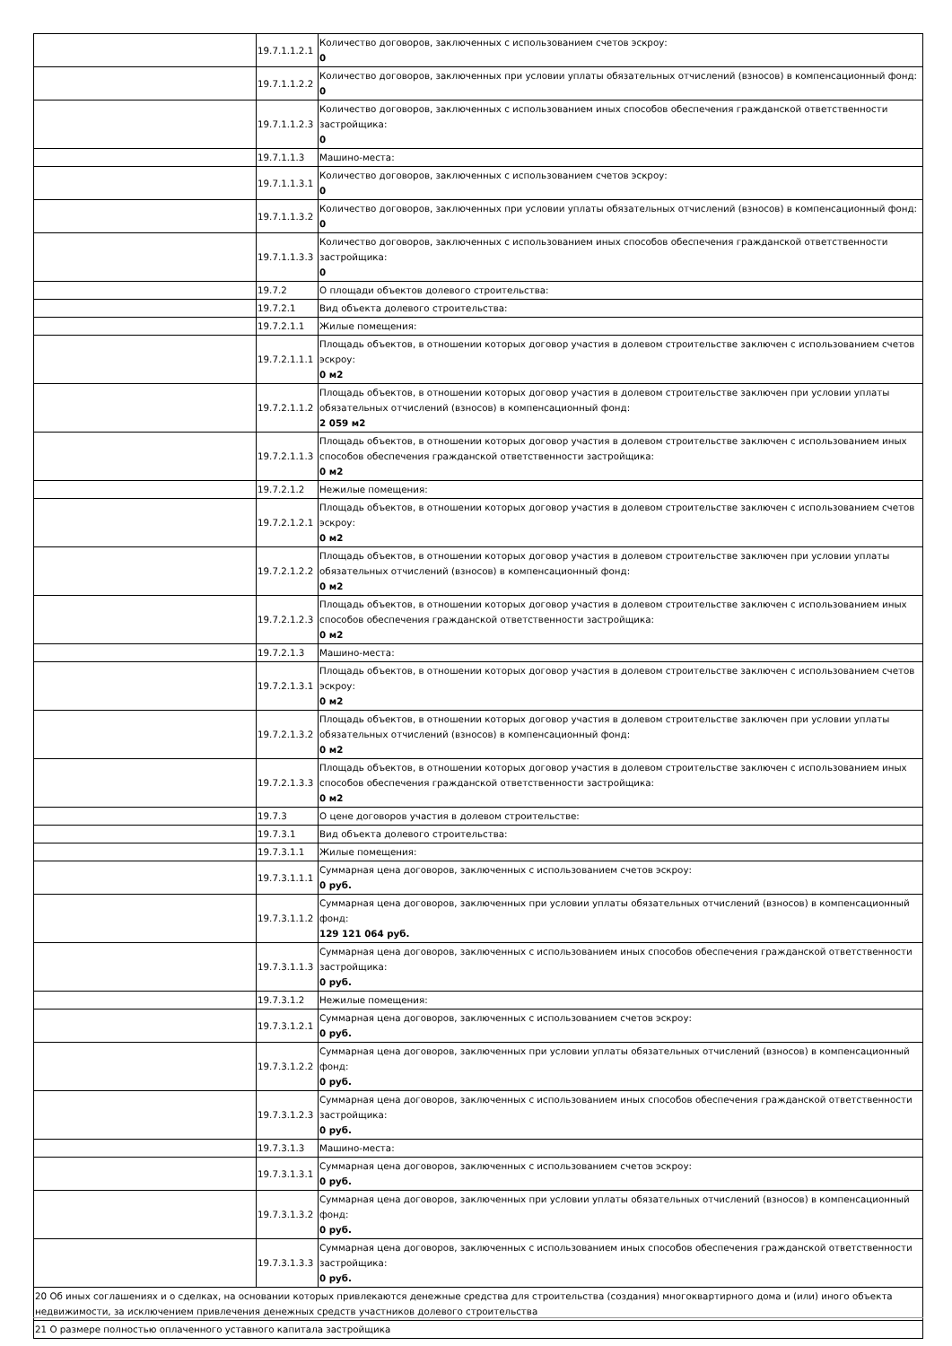| | 19.7.1.1.2.1 | Количество договоров, заключенных с использованием счетов эскроу: 0 |
| | 19.7.1.1.2.2 | Количество договоров, заключенных при условии уплаты обязательных отчислений (взносов) в компенсационный фонд: 0 |
| | 19.7.1.1.2.3 | Количество договоров, заключенных с использованием иных способов обеспечения гражданской ответственности застройщика: 0 |
| | 19.7.1.1.3 | Машино-места: |
| | 19.7.1.1.3.1 | Количество договоров, заключенных с использованием счетов эскроу: 0 |
| | 19.7.1.1.3.2 | Количество договоров, заключенных при условии уплаты обязательных отчислений (взносов) в компенсационный фонд: 0 |
| | 19.7.1.1.3.3 | Количество договоров, заключенных с использованием иных способов обеспечения гражданской ответственности застройщика: 0 |
| | 19.7.2 | О площади объектов долевого строительства: |
| | 19.7.2.1 | Вид объекта долевого строительства: |
| | 19.7.2.1.1 | Жилые помещения: |
| | 19.7.2.1.1.1 | Площадь объектов, в отношении которых договор участия в долевом строительстве заключен с использованием счетов эскроу: 0 м2 |
| | 19.7.2.1.1.2 | Площадь объектов, в отношении которых договор участия в долевом строительстве заключен при условии уплаты обязательных отчислений (взносов) в компенсационный фонд: 2 059 м2 |
| | 19.7.2.1.1.3 | Площадь объектов, в отношении которых договор участия в долевом строительстве заключен с использованием иных способов обеспечения гражданской ответственности застройщика: 0 м2 |
| | 19.7.2.1.2 | Нежилые помещения: |
| | 19.7.2.1.2.1 | Площадь объектов, в отношении которых договор участия в долевом строительстве заключен с использованием счетов эскроу: 0 м2 |
| | 19.7.2.1.2.2 | Площадь объектов, в отношении которых договор участия в долевом строительстве заключен при условии уплаты обязательных отчислений (взносов) в компенсационный фонд: 0 м2 |
| | 19.7.2.1.2.3 | Площадь объектов, в отношении которых договор участия в долевом строительстве заключен с использованием иных способов обеспечения гражданской ответственности застройщика: 0 м2 |
| | 19.7.2.1.3 | Машино-места: |
| | 19.7.2.1.3.1 | Площадь объектов, в отношении которых договор участия в долевом строительстве заключен с использованием счетов эскроу: 0 м2 |
| | 19.7.2.1.3.2 | Площадь объектов, в отношении которых договор участия в долевом строительстве заключен при условии уплаты обязательных отчислений (взносов) в компенсационный фонд: 0 м2 |
| | 19.7.2.1.3.3 | Площадь объектов, в отношении которых договор участия в долевом строительстве заключен с использованием иных способов обеспечения гражданской ответственности застройщика: 0 м2 |
| | 19.7.3 | О цене договоров участия в долевом строительстве: |
| | 19.7.3.1 | Вид объекта долевого строительства: |
| | 19.7.3.1.1 | Жилые помещения: |
| | 19.7.3.1.1.1 | Суммарная цена договоров, заключенных с использованием счетов эскроу: 0 руб. |
| | 19.7.3.1.1.2 | Суммарная цена договоров, заключенных при условии уплаты обязательных отчислений (взносов) в компенсационный фонд: 129 121 064 руб. |
| | 19.7.3.1.1.3 | Суммарная цена договоров, заключенных с использованием иных способов обеспечения гражданской ответственности застройщика: 0 руб. |
| | 19.7.3.1.2 | Нежилые помещения: |
| | 19.7.3.1.2.1 | Суммарная цена договоров, заключенных с использованием счетов эскроу: 0 руб. |
| | 19.7.3.1.2.2 | Суммарная цена договоров, заключенных при условии уплаты обязательных отчислений (взносов) в компенсационный фонд: 0 руб. |
| | 19.7.3.1.2.3 | Суммарная цена договоров, заключенных с использованием иных способов обеспечения гражданской ответственности застройщика: 0 руб. |
| | 19.7.3.1.3 | Машино-места: |
| | 19.7.3.1.3.1 | Суммарная цена договоров, заключенных с использованием счетов эскроу: 0 руб. |
| | 19.7.3.1.3.2 | Суммарная цена договоров, заключенных при условии уплаты обязательных отчислений (взносов) в компенсационный фонд: 0 руб. |
| | 19.7.3.1.3.3 | Суммарная цена договоров, заключенных с использованием иных способов обеспечения гражданской ответственности застройщика: 0 руб. |
| 20 Об иных соглашениях и о сделках, на основании которых привлекаются денежные средства для строительства (создания) многоквартирного дома и (или) иного объекта недвижимости, за исключением привлечения денежных средств участников долевого строительства | | |
| 21 О размере полностью оплаченного уставного капитала застройщика | | |